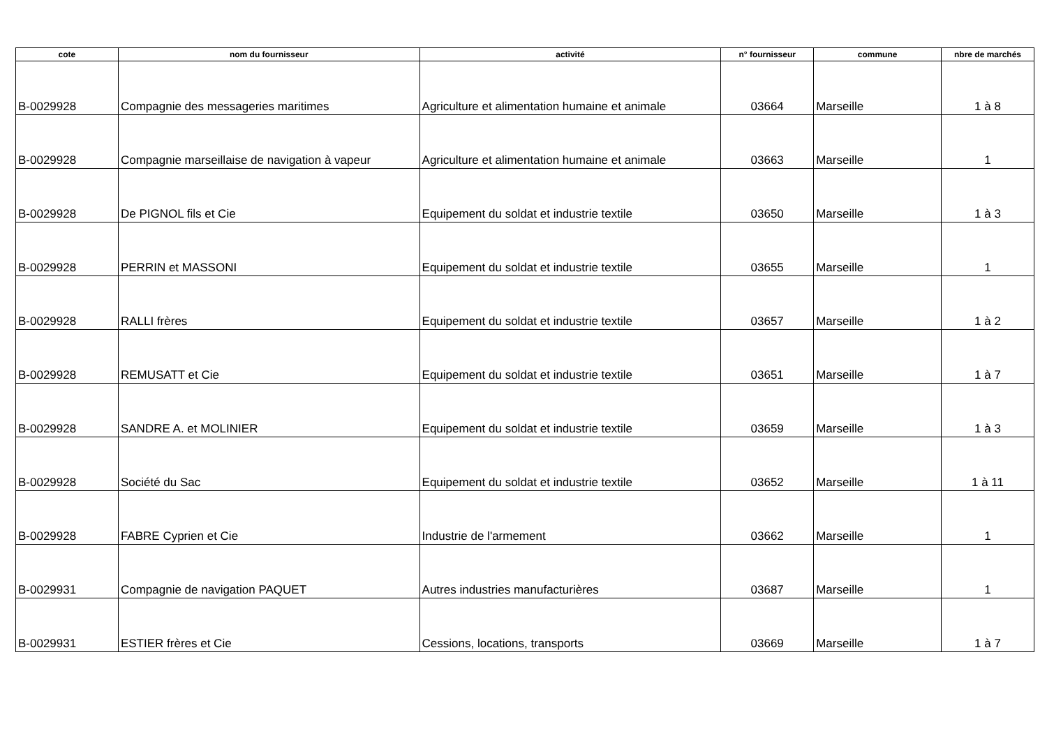| cote | nom du fournisseur | activité | n° fournisseur | commune | nbre de marchés |
| --- | --- | --- | --- | --- | --- |
| B-0029928 | Compagnie des messageries maritimes | Agriculture et alimentation humaine et animale | 03664 | Marseille | 1 à 8 |
| B-0029928 | Compagnie marseillaise de navigation à vapeur | Agriculture et alimentation humaine et animale | 03663 | Marseille | 1 |
| B-0029928 | De PIGNOL fils et Cie | Equipement du soldat et industrie textile | 03650 | Marseille | 1 à 3 |
| B-0029928 | PERRIN et MASSONI | Equipement du soldat et industrie textile | 03655 | Marseille | 1 |
| B-0029928 | RALLI frères | Equipement du soldat et industrie textile | 03657 | Marseille | 1 à 2 |
| B-0029928 | REMUSATT et Cie | Equipement du soldat et industrie textile | 03651 | Marseille | 1 à 7 |
| B-0029928 | SANDRE A. et MOLINIER | Equipement du soldat et industrie textile | 03659 | Marseille | 1 à 3 |
| B-0029928 | Société du Sac | Equipement du soldat et industrie textile | 03652 | Marseille | 1 à 11 |
| B-0029928 | FABRE Cyprien et Cie | Industrie de l'armement | 03662 | Marseille | 1 |
| B-0029931 | Compagnie de navigation PAQUET | Autres industries manufacturières | 03687 | Marseille | 1 |
| B-0029931 | ESTIER frères et Cie | Cessions, locations, transports | 03669 | Marseille | 1 à 7 |